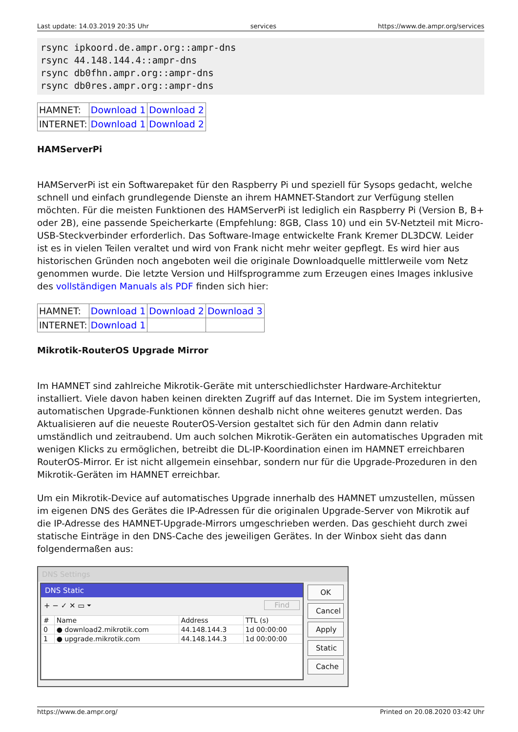Last update: 14.03.2019 20:35 Uhr services https://www.de.ampr.org/services
rsync ipkoord.de.ampr.org::ampr-dns
rsync 44.148.144.4::ampr-dns
rsync db0fhn.ampr.org::ampr-dns
rsync db0res.ampr.org::ampr-dns
| HAMNET: | Download 1 | Download 2 |
| INTERNET: | Download 1 | Download 2 |
HAMServerPi
HAMServerPi ist ein Softwarepaket für den Raspberry Pi und speziell für Sysops gedacht, welche schnell und einfach grundlegende Dienste an ihrem HAMNET-Standort zur Verfügung stellen möchten. Für die meisten Funktionen des HAMServerPi ist lediglich ein Raspberry Pi (Version B, B+ oder 2B), eine passende Speicherkarte (Empfehlung: 8GB, Class 10) und ein 5V-Netzteil mit Micro-USB-Steckverbinder erforderlich. Das Software-Image entwickelte Frank Kremer DL3DCW. Leider ist es in vielen Teilen veraltet und wird von Frank nicht mehr weiter gepflegt. Es wird hier aus historischen Gründen noch angeboten weil die originale Downloadquelle mittlerweile vom Netz genommen wurde. Die letzte Version und Hilfsprogramme zum Erzeugen eines Images inklusive des vollständigen Manuals als PDF finden sich hier:
| HAMNET: | Download 1 | Download 2 | Download 3 |
| INTERNET: | Download 1 | | |
Mikrotik-RouterOS Upgrade Mirror
Im HAMNET sind zahlreiche Mikrotik-Geräte mit unterschiedlichster Hardware-Architektur installiert. Viele davon haben keinen direkten Zugriff auf das Internet. Die im System integrierten, automatischen Upgrade-Funktionen können deshalb nicht ohne weiteres genutzt werden. Das Aktualisieren auf die neueste RouterOS-Version gestaltet sich für den Admin dann relativ umständlich und zeitraubend. Um auch solchen Mikrotik-Geräten ein automatisches Upgraden mit wenigen Klicks zu ermöglichen, betreibt die DL-IP-Koordination einen im HAMNET erreichbaren RouterOS-Mirror. Er ist nicht allgemein einsehbar, sondern nur für die Upgrade-Prozeduren in den Mikrotik-Geräten im HAMNET erreichbar.
Um ein Mikrotik-Device auf automatisches Upgrade innerhalb des HAMNET umzustellen, müssen im eigenen DNS des Gerätes die IP-Adressen für die originalen Upgrade-Server von Mikrotik auf die IP-Adresse des HAMNET-Upgrade-Mirrors umgeschrieben werden. Das geschieht durch zwei statische Einträge in den DNS-Cache des jeweiligen Gerätes. In der Winbox sieht das dann folgendermaßen aus:
DNS Settings
DNS Static
+ − ✓ ✕ ▭ ⏷ Find
| # | Name | Address | TTL (s) |
| 0 | ● download2.mikrotik.com | 44.148.144.3 | 1d 00:00:00 |
| 1 | ● upgrade.mikrotik.com | 44.148.144.3 | 1d 00:00:00 |
OK
Cancel
Apply
Static
Cache
https://www.de.ampr.org/ Printed on 20.08.2020 03:42 Uhr